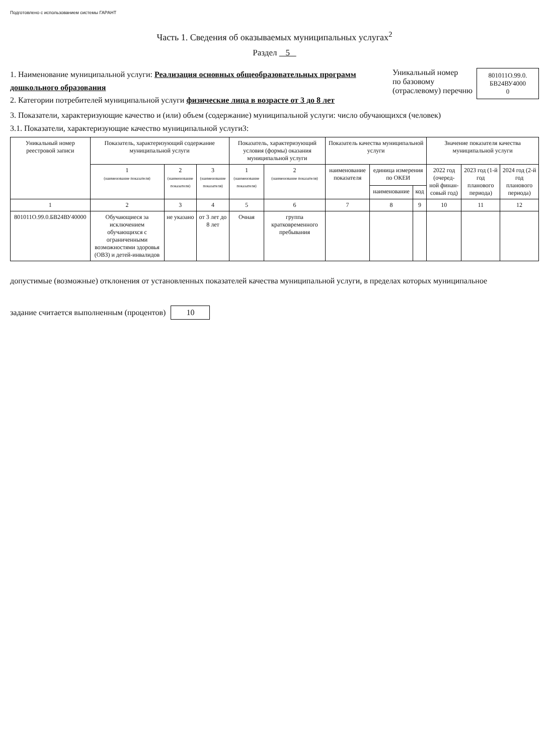Подготовлено с использованием системы ГАРАНТ
Часть 1. Сведения об оказываемых муниципальных услугах<sup>2</sup>
Раздел 5
1. Наименование муниципальной услуги: Реализация основных общеобразовательных программ дошкольного образования
2. Категории потребителей муниципальной услуги физические лица в возрасте от 3 до 8 лет
Уникальный номер
по базовому
(отраслевому) перечню
801011О.99.0.
БВ24ВУ4000
0
3. Показатели, характеризующие качество и (или) объем (содержание) муниципальной услуги: число обучающихся (человек)
3.1. Показатели, характеризующие качество муниципальной услуги3:
| Уникальный номер реестровой записи | Показатель, характеризующий содержание муниципальной услуги | | | Показатель, характеризующий условия (формы) оказания муниципальной услуги | | Показатель качества муниципальной услуги | | | Значение показателя качества муниципальной услуги | | |
| --- | --- | --- | --- | --- | --- | --- | --- | --- | --- | --- | --- |
| | 1 (наименование показателя) | 2 (наименование показателя) | 3 (наименование показателя) | 1 (наименование показателя) | 2 (наименование показателя) | наименование показателя | единица измерения по ОКЕИ | | 2022 год (очеред-ной финан-совый год) | 2023 год (1-й год планового периода) | 2024 год (2-й год планового периода) |
| | | | | | | | наименование | код | | | |
| 1 | 2 | 3 | 4 | 5 | 6 | 7 | 8 | 9 | 10 | 11 | 12 |
| 801011О.99.0.БВ24ВУ40000 | Обучающиеся за исключением обучающихся с ограниченными возможностями здоровья (ОВЗ) и детей-инвалидов | не указано | от 3 лет до 8 лет | Очная | группа кратковременного пребывания | | | | | | |
допустимые (возможные) отклонения от установленных показателей качества муниципальной услуги, в пределах которых муниципальное
задание считается выполненным (процентов) 10